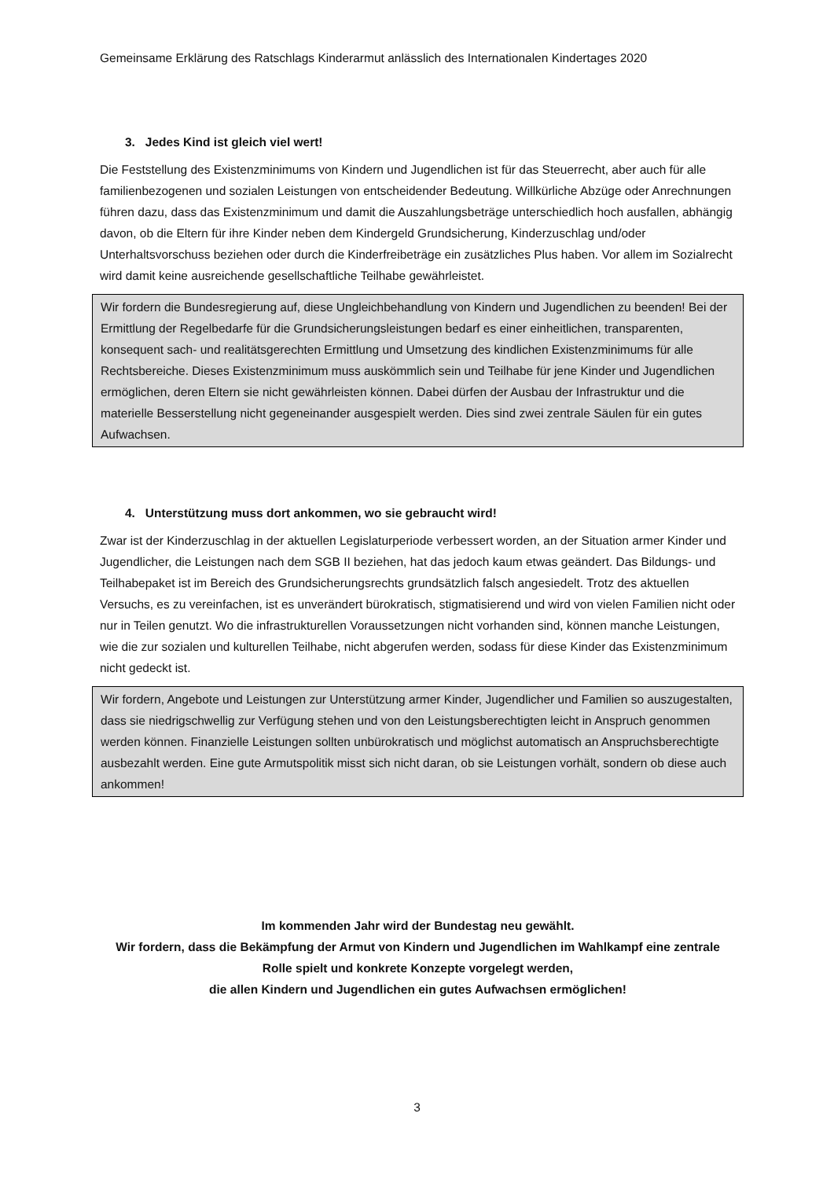Gemeinsame Erklärung des Ratschlags Kinderarmut anlässlich des Internationalen Kindertages 2020
3. Jedes Kind ist gleich viel wert!
Die Feststellung des Existenzminimums von Kindern und Jugendlichen ist für das Steuerrecht, aber auch für alle familienbezogenen und sozialen Leistungen von entscheidender Bedeutung. Willkürliche Abzüge oder Anrechnungen führen dazu, dass das Existenzminimum und damit die Auszahlungsbeträge unterschiedlich hoch ausfallen, abhängig davon, ob die Eltern für ihre Kinder neben dem Kindergeld Grundsicherung, Kinderzuschlag und/oder Unterhaltsvorschuss beziehen oder durch die Kinderfreibeträge ein zusätzliches Plus haben. Vor allem im Sozialrecht wird damit keine ausreichende gesellschaftliche Teilhabe gewährleistet.
Wir fordern die Bundesregierung auf, diese Ungleichbehandlung von Kindern und Jugendlichen zu beenden! Bei der Ermittlung der Regelbedarfe für die Grundsicherungsleistungen bedarf es einer einheitlichen, transparenten, konsequent sach- und realitätsgerechten Ermittlung und Umsetzung des kindlichen Existenzminimums für alle Rechtsbereiche. Dieses Existenzminimum muss auskömmlich sein und Teilhabe für jene Kinder und Jugendlichen ermöglichen, deren Eltern sie nicht gewährleisten können. Dabei dürfen der Ausbau der Infrastruktur und die materielle Besserstellung nicht gegeneinander ausgespielt werden. Dies sind zwei zentrale Säulen für ein gutes Aufwachsen.
4. Unterstützung muss dort ankommen, wo sie gebraucht wird!
Zwar ist der Kinderzuschlag in der aktuellen Legislaturperiode verbessert worden, an der Situation armer Kinder und Jugendlicher, die Leistungen nach dem SGB II beziehen, hat das jedoch kaum etwas geändert. Das Bildungs- und Teilhabepaket ist im Bereich des Grundsicherungsrechts grundsätzlich falsch angesiedelt. Trotz des aktuellen Versuchs, es zu vereinfachen, ist es unverändert bürokratisch, stigmatisierend und wird von vielen Familien nicht oder nur in Teilen genutzt. Wo die infrastrukturellen Voraussetzungen nicht vorhanden sind, können manche Leistungen, wie die zur sozialen und kulturellen Teilhabe, nicht abgerufen werden, sodass für diese Kinder das Existenzminimum nicht gedeckt ist.
Wir fordern, Angebote und Leistungen zur Unterstützung armer Kinder, Jugendlicher und Familien so auszugestalten, dass sie niedrigschwellig zur Verfügung stehen und von den Leistungsberechtigten leicht in Anspruch genommen werden können. Finanzielle Leistungen sollten unbürokratisch und möglichst automatisch an Anspruchsberechtigte ausbezahlt werden. Eine gute Armutspolitik misst sich nicht daran, ob sie Leistungen vorhält, sondern ob diese auch ankommen!
Im kommenden Jahr wird der Bundestag neu gewählt.
Wir fordern, dass die Bekämpfung der Armut von Kindern und Jugendlichen im Wahlkampf eine zentrale Rolle spielt und konkrete Konzepte vorgelegt werden,
die allen Kindern und Jugendlichen ein gutes Aufwachsen ermöglichen!
3